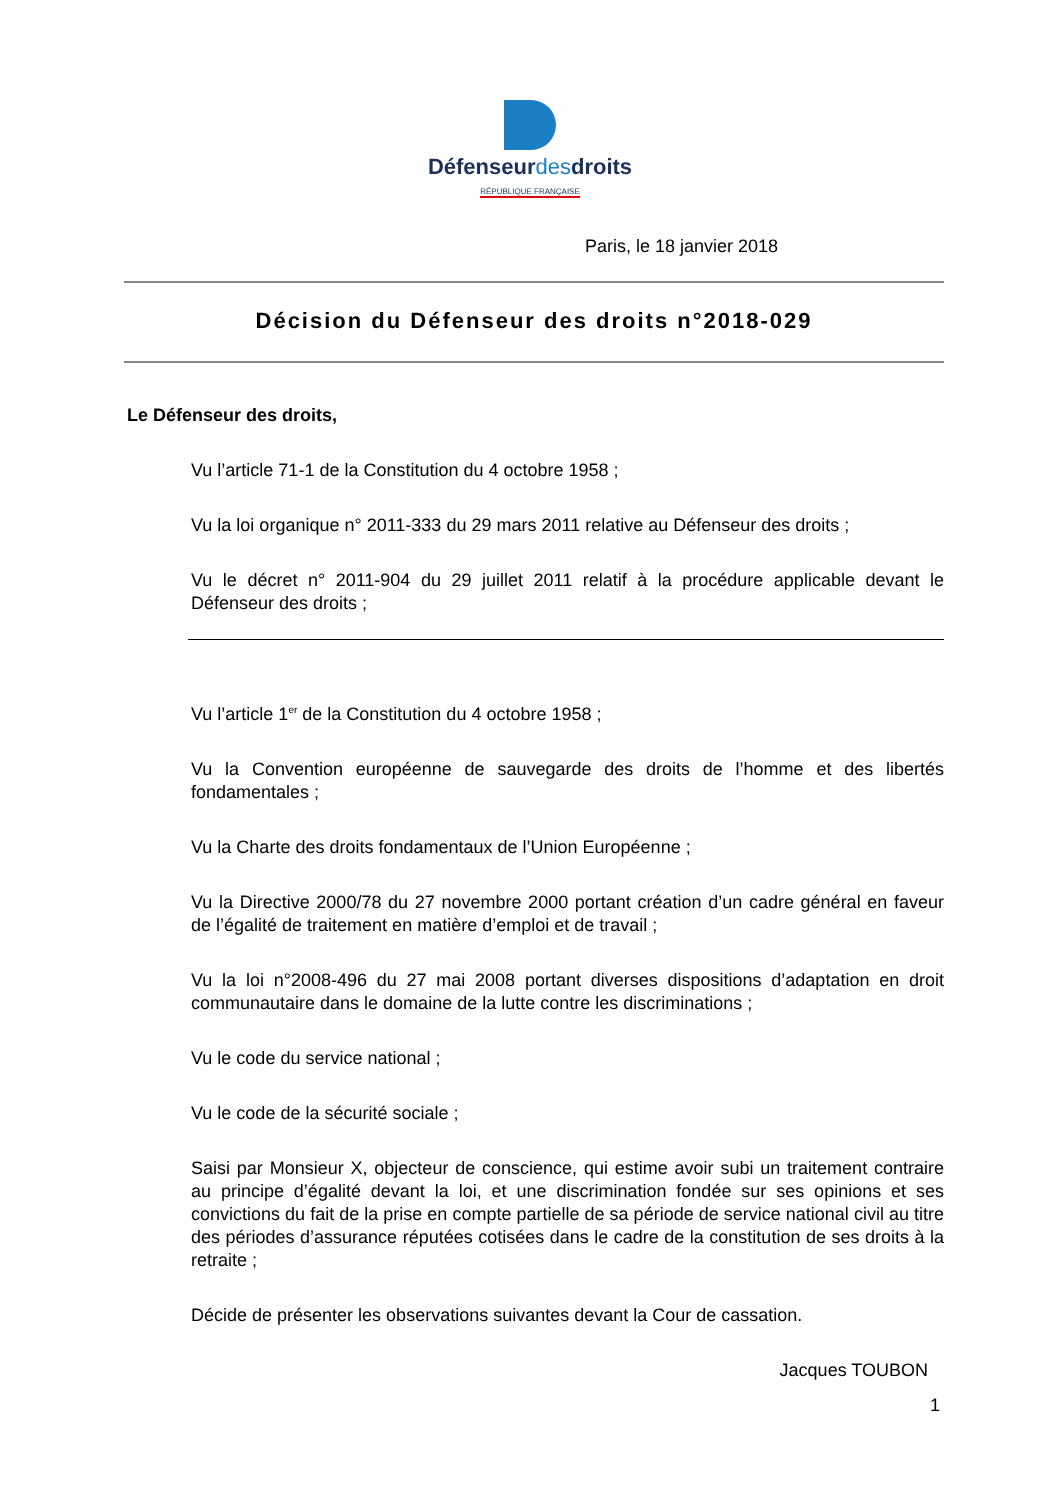Défenseurdesdroits
RÉPUBLIQUE FRANÇAISE
Paris, le 18 janvier 2018
Décision du Défenseur des droits n°2018-029
Le Défenseur des droits,
Vu l’article 71-1 de la Constitution du 4 octobre 1958 ;
Vu la loi organique n° 2011-333 du 29 mars 2011 relative au Défenseur des droits ;
Vu le décret n° 2011-904 du 29 juillet 2011 relatif à la procédure applicable devant le Défenseur des droits ;
Vu l’article 1<sup>er</sup> de la Constitution du 4 octobre 1958 ;
Vu la Convention européenne de sauvegarde des droits de l’homme et des libertés fondamentales ;
Vu la Charte des droits fondamentaux de l’Union Européenne ;
Vu la Directive 2000/78 du 27 novembre 2000 portant création d’un cadre général en faveur de l’égalité de traitement en matière d’emploi et de travail ;
Vu la loi n°2008-496 du 27 mai 2008 portant diverses dispositions d’adaptation en droit communautaire dans le domaine de la lutte contre les discriminations ;
Vu le code du service national ;
Vu le code de la sécurité sociale ;
Saisi par Monsieur X, objecteur de conscience, qui estime avoir subi un traitement contraire au principe d’égalité devant la loi, et une discrimination fondée sur ses opinions et ses convictions du fait de la prise en compte partielle de sa période de service national civil au titre des périodes d’assurance réputées cotisées dans le cadre de la constitution de ses droits à la retraite ;
Décide de présenter les observations suivantes devant la Cour de cassation.
Jacques TOUBON
1